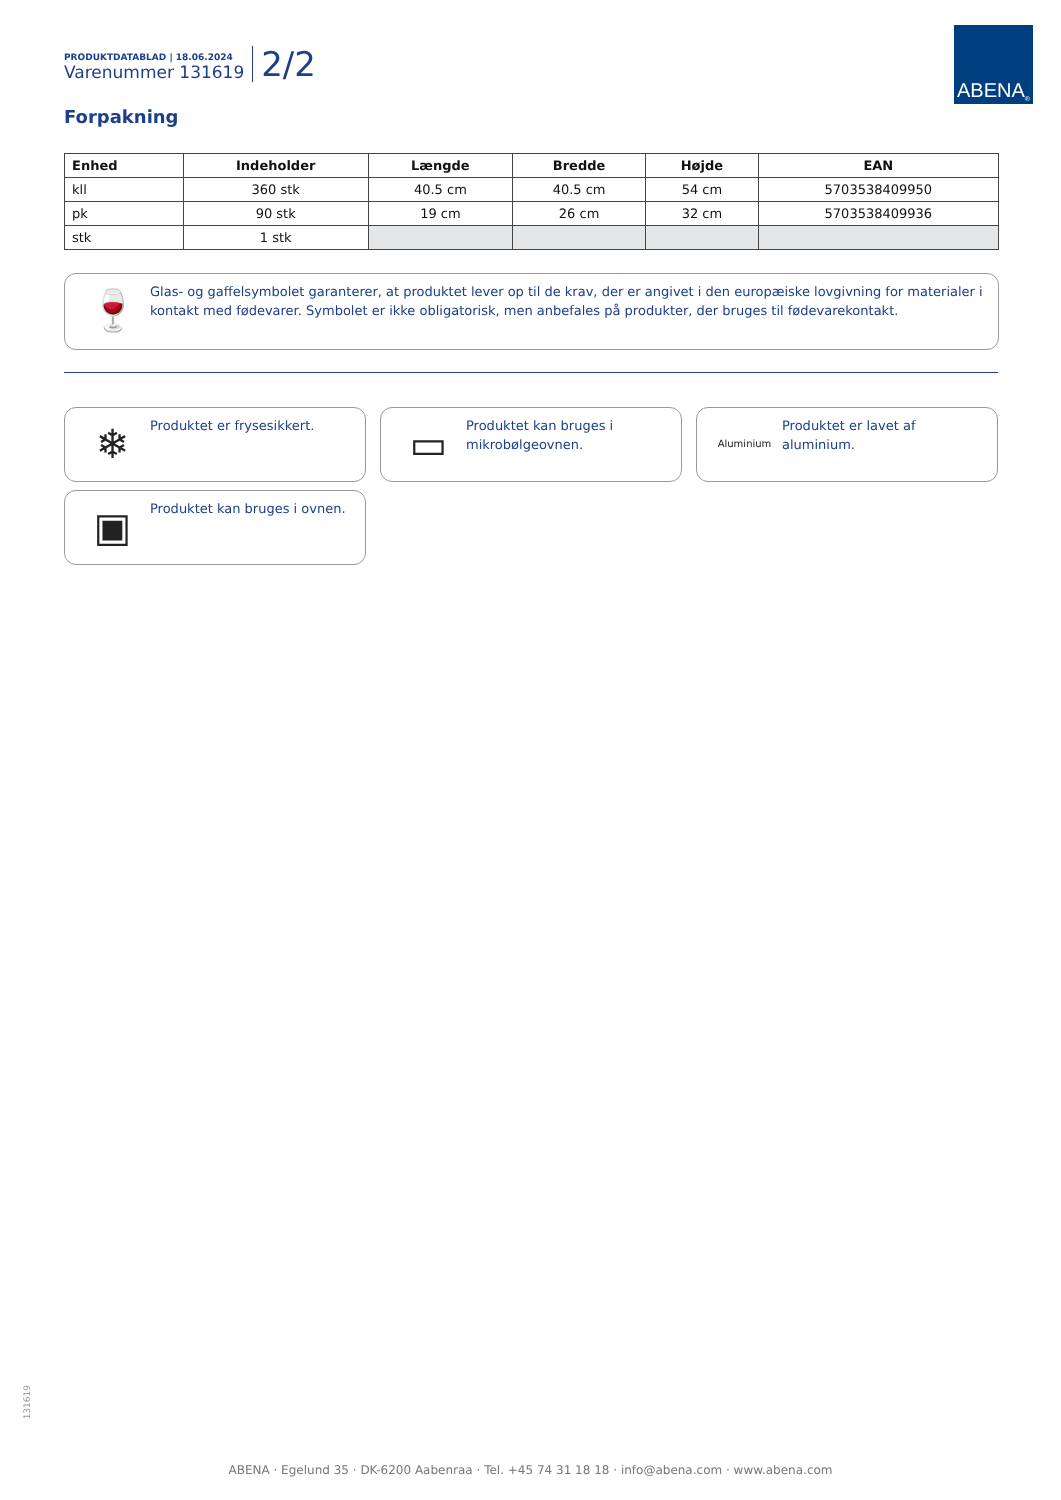PRODUKTDATABLAD | 18.06.2024
Varenummer 131619
2/2
ABENA<sup>®</sup>
Forpakning
| Enhed | Indeholder | Længde | Bredde | Højde | EAN |
| --- | --- | --- | --- | --- | --- |
| kll | 360 stk | 40.5 cm | 40.5 cm | 54 cm | 5703538409950 |
| pk | 90 stk | 19 cm | 26 cm | 32 cm | 5703538409936 |
| stk | 1 stk | | | | |
🍷
Glas- og gaffelsymbolet garanterer, at produktet lever op til de krav, der er angivet i den europæiske lovgivning for materialer i kontakt med fødevarer. Symbolet er ikke obligatorisk, men anbefales på produkter, der bruges til fødevarekontakt.
❄
Produktet er frysesikkert.
▭
Produktet kan bruges i mikrobølgeovnen.
Aluminium
Produktet er lavet af aluminium.
▣
Produktet kan bruges i ovnen.
131619
ABENA · Egelund 35 · DK-6200 Aabenraa · Tel. +45 74 31 18 18 · info@abena.com · www.abena.com